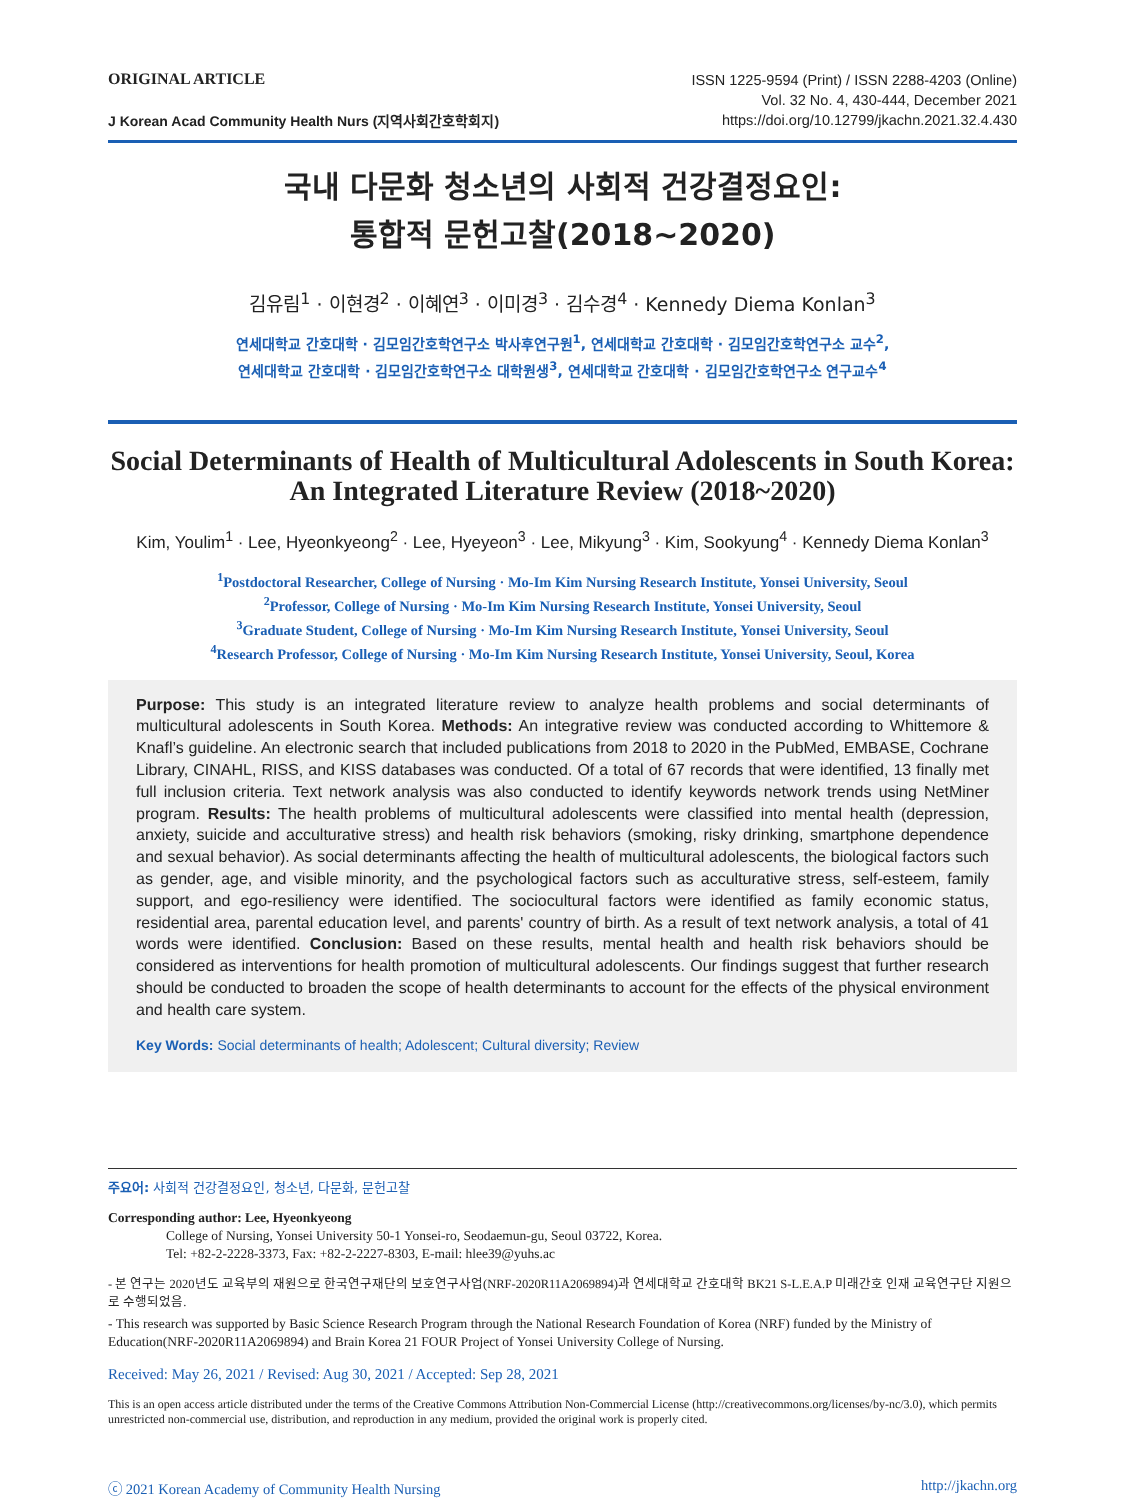ORIGINAL ARTICLE
J Korean Acad Community Health Nurs (지역사회간호학회지)
ISSN 1225-9594 (Print) / ISSN 2288-4203 (Online)
Vol. 32 No. 4, 430-444, December 2021
https://doi.org/10.12799/jkachn.2021.32.4.430
국내 다문화 청소년의 사회적 건강결정요인:
통합적 문헌고찰(2018~2020)
김유림<sup>1</sup> · 이현경<sup>2</sup> · 이혜연<sup>3</sup> · 이미경<sup>3</sup> · 김수경<sup>4</sup> · Kennedy Diema Konlan<sup>3</sup>
연세대학교 간호대학 · 김모임간호학연구소 박사후연구원<sup>1</sup>, 연세대학교 간호대학 · 김모임간호학연구소 교수<sup>2</sup>,
연세대학교 간호대학 · 김모임간호학연구소 대학원생<sup>3</sup>, 연세대학교 간호대학 · 김모임간호학연구소 연구교수<sup>4</sup>
Social Determinants of Health of Multicultural Adolescents in South Korea: An Integrated Literature Review (2018~2020)
Kim, Youlim<sup>1</sup> · Lee, Hyeonkyeong<sup>2</sup> · Lee, Hyeyeon<sup>3</sup> · Lee, Mikyung<sup>3</sup> · Kim, Sookyung<sup>4</sup> · Kennedy Diema Konlan<sup>3</sup>
<sup>1</sup> Postdoctoral Researcher, College of Nursing · Mo-Im Kim Nursing Research Institute, Yonsei University, Seoul
<sup>2</sup> Professor, College of Nursing · Mo-Im Kim Nursing Research Institute, Yonsei University, Seoul
<sup>3</sup> Graduate Student, College of Nursing · Mo-Im Kim Nursing Research Institute, Yonsei University, Seoul
<sup>4</sup> Research Professor, College of Nursing · Mo-Im Kim Nursing Research Institute, Yonsei University, Seoul, Korea
Purpose: This study is an integrated literature review to analyze health problems and social determinants of multicultural adolescents in South Korea. Methods: An integrative review was conducted according to Whittemore & Knafl’s guideline. An electronic search that included publications from 2018 to 2020 in the PubMed, EMBASE, Cochrane Library, CINAHL, RISS, and KISS databases was conducted. Of a total of 67 records that were identified, 13 finally met full inclusion criteria. Text network analysis was also conducted to identify keywords network trends using NetMiner program. Results: The health problems of multicultural adolescents were classified into mental health (depression, anxiety, suicide and acculturative stress) and health risk behaviors (smoking, risky drinking, smartphone dependence and sexual behavior). As social determinants affecting the health of multicultural adolescents, the biological factors such as gender, age, and visible minority, and the psychological factors such as acculturative stress, self-esteem, family support, and ego-resiliency were identified. The sociocultural factors were identified as family economic status, residential area, parental education level, and parents' country of birth. As a result of text network analysis, a total of 41 words were identified. Conclusion: Based on these results, mental health and health risk behaviors should be considered as interventions for health promotion of multicultural adolescents. Our findings suggest that further research should be conducted to broaden the scope of health determinants to account for the effects of the physical environment and health care system.
Key Words: Social determinants of health; Adolescent; Cultural diversity; Review
주요어: 사회적 건강결정요인, 청소년, 다문화, 문헌고찰
Corresponding author: Lee, Hyeonkyeong
College of Nursing, Yonsei University 50-1 Yonsei-ro, Seodaemun-gu, Seoul 03722, Korea.
Tel: +82-2-2228-3373, Fax: +82-2-2227-8303, E-mail: hlee39@yuhs.ac
- 본 연구는 2020년도 교육부의 재원으로 한국연구재단의 보호연구사업(NRF-2020R11A2069894)과 연세대학교 간호대학 BK21 S-L.E.A.P 미래간호 인재 교육연구단 지원으로 수행되었음.
- This research was supported by Basic Science Research Program through the National Research Foundation of Korea (NRF) funded by the Ministry of Education(NRF-2020R11A2069894) and Brain Korea 21 FOUR Project of Yonsei University College of Nursing.
Received: May 26, 2021 / Revised: Aug 30, 2021 / Accepted: Sep 28, 2021
This is an open access article distributed under the terms of the Creative Commons Attribution Non-Commercial License (http://creativecommons.org/licenses/by-nc/3.0), which permits unrestricted non-commercial use, distribution, and reproduction in any medium, provided the original work is properly cited.
ⓒ 2021 Korean Academy of Community Health Nursing http://jkachn.org